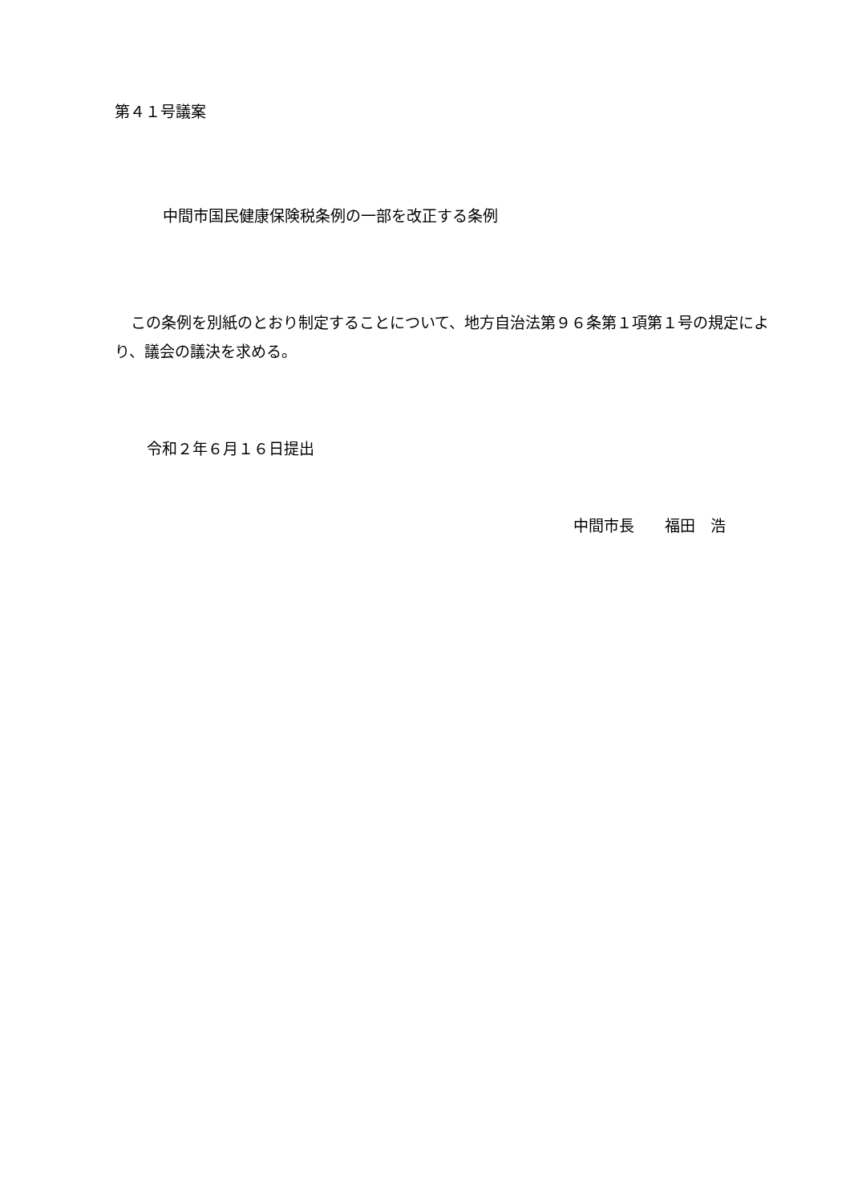第４１号議案
中間市国民健康保険税条例の一部を改正する条例
この条例を別紙のとおり制定することについて、地方自治法第９６条第１項第１号の規定により、議会の議決を求める。
令和２年６月１６日提出
中間市長　　福田　浩